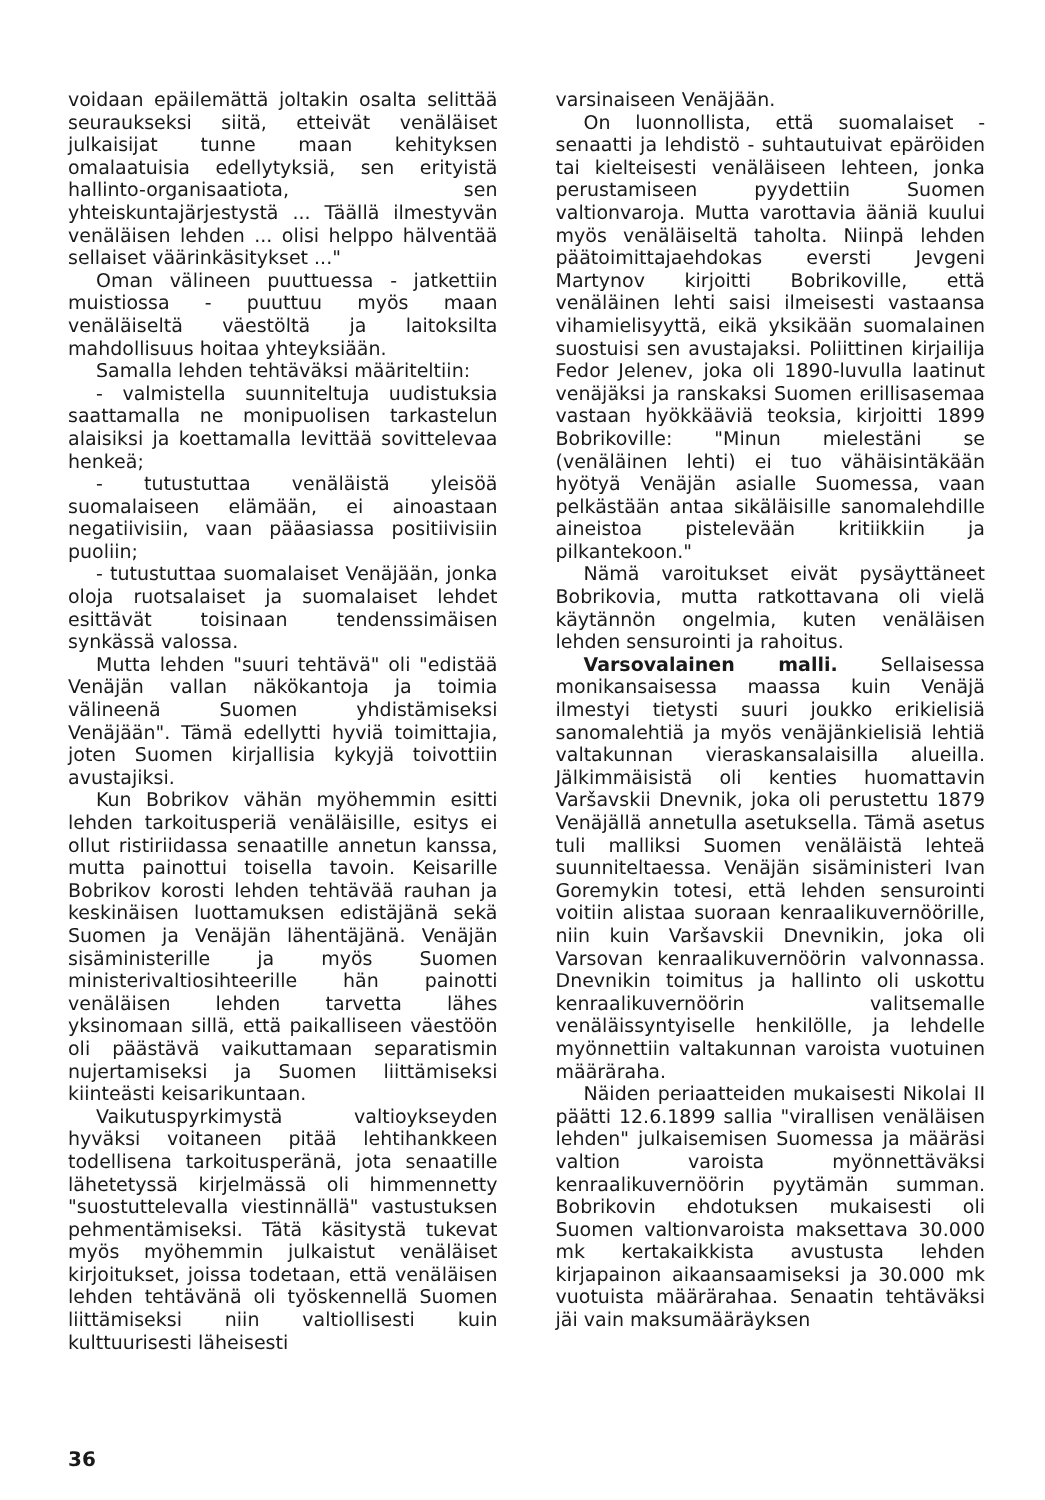voidaan epäilemättä joltakin osalta selittää seuraukseksi siitä, etteivät venäläiset julkaisijat tunne maan kehityksen omalaatuisia edellytyksiä, sen erityistä hallinto-organisaatiota, sen yhteiskuntajärjestystä ... Täällä ilmestyvän venäläisen lehden ... olisi helppo hälventää sellaiset väärinkäsitykset ..."
Oman välineen puuttuessa - jatkettiin muistiossa - puuttuu myös maan venäläiseltä väestöltä ja laitoksilta mahdollisuus hoitaa yhteyksiään.
Samalla lehden tehtäväksi määriteltiin:
- valmistella suunniteltuja uudistuksia saattamalla ne monipuolisen tarkastelun alaisiksi ja koettamalla levittää sovittelevaa henkeä;
- tutustuttaa venäläistä yleisöä suomalaiseen elämään, ei ainoastaan negatiivisiin, vaan pääasiassa positiivisiin puoliin;
- tutustuttaa suomalaiset Venäjään, jonka oloja ruotsalaiset ja suomalaiset lehdet esittävät toisinaan tendenssimäisen synkässä valossa.
Mutta lehden "suuri tehtävä" oli "edistää Venäjän vallan näkökantoja ja toimia välineenä Suomen yhdistämiseksi Venäjään". Tämä edellytti hyviä toimittajia, joten Suomen kirjallisia kykyjä toivottiin avustajiksi.
Kun Bobrikov vähän myöhemmin esitti lehden tarkoitusperiä venäläisille, esitys ei ollut ristiriidassa senaatille annetun kanssa, mutta painottui toisella tavoin. Keisarille Bobrikov korosti lehden tehtävää rauhan ja keskinäisen luottamuksen edistäjänä sekä Suomen ja Venäjän lähentäjänä. Venäjän sisäministerille ja myös Suomen ministerivaltiosihteerille hän painotti venäläisen lehden tarvetta lähes yksinomaan sillä, että paikalliseen väestöön oli päästävä vaikuttamaan separatismin nujertamiseksi ja Suomen liittämiseksi kiinteästi keisarikuntaan.
Vaikutuspyrkimystä valtioykseyden hyväksi voitaneen pitää lehtihankkeen todellisena tarkoitusperänä, jota senaatille lähetetyssä kirjelmässä oli himmennetty "suostuttelevalla viestinnällä" vastustuksen pehmentämiseksi. Tätä käsitystä tukevat myös myöhemmin julkaistut venäläiset kirjoitukset, joissa todetaan, että venäläisen lehden tehtävänä oli työskennellä Suomen liittämiseksi niin valtiollisesti kuin kulttuurisesti läheisesti
varsinaiseen Venäjään.
On luonnollista, että suomalaiset - senaatti ja lehdistö - suhtautuivat epäröiden tai kielteisesti venäläiseen lehteen, jonka perustamiseen pyydettiin Suomen valtionvaroja. Mutta varottavia ääniä kuului myös venäläiseltä taholta. Niinpä lehden päätoimittajaehdokas eversti Jevgeni Martynov kirjoitti Bobrikoville, että venäläinen lehti saisi ilmeisesti vastaansa vihamielisyyttä, eikä yksikään suomalainen suostuisi sen avustajaksi. Poliittinen kirjailija Fedor Jelenev, joka oli 1890-luvulla laatinut venäjäksi ja ranskaksi Suomen erillisasemaa vastaan hyökkääviä teoksia, kirjoitti 1899 Bobrikoville: "Minun mielestäni se (venäläinen lehti) ei tuo vähäisintäkään hyötyä Venäjän asialle Suomessa, vaan pelkästään antaa sikäläisille sanomalehdille aineistoa pistelevään kritiikkiin ja pilkantekoon."
Nämä varoitukset eivät pysäyttäneet Bobrikovia, mutta ratkottavana oli vielä käytännön ongelmia, kuten venäläisen lehden sensurointi ja rahoitus.
Varsovalainen malli. Sellaisessa monikansaisessa maassa kuin Venäjä ilmestyi tietysti suuri joukko erikielisiä sanomalehtiä ja myös venäjänkielisiä lehtiä valtakunnan vieraskansalaisilla alueilla. Jälkimmäisistä oli kenties huomattavin Varšavskii Dnevnik, joka oli perustettu 1879 Venäjällä annetulla asetuksella. Tämä asetus tuli malliksi Suomen venäläistä lehteä suunniteltaessa. Venäjän sisäministeri Ivan Goremykin totesi, että lehden sensurointi voitiin alistaa suoraan kenraalikuvernöörille, niin kuin Varšavskii Dnevnikin, joka oli Varsovan kenraalikuvernöörin valvonnassa. Dnevnikin toimitus ja hallinto oli uskottu kenraalikuvernöörin valitsemalle venäläissyntyiselle henkilölle, ja lehdelle myönnettiin valtakunnan varoista vuotuinen määräraha.
Näiden periaatteiden mukaisesti Nikolai II päätti 12.6.1899 sallia "virallisen venäläisen lehden" julkaisemisen Suomessa ja määräsi valtion varoista myönnettäväksi kenraalikuvernöörin pyytämän summan. Bobrikovin ehdotuksen mukaisesti oli Suomen valtionvaroista maksettava 30.000 mk kertakaikkista avustusta lehden kirjapainon aikaansaamiseksi ja 30.000 mk vuotuista määrärahaa. Senaatin tehtäväksi jäi vain maksumääräyksen
36